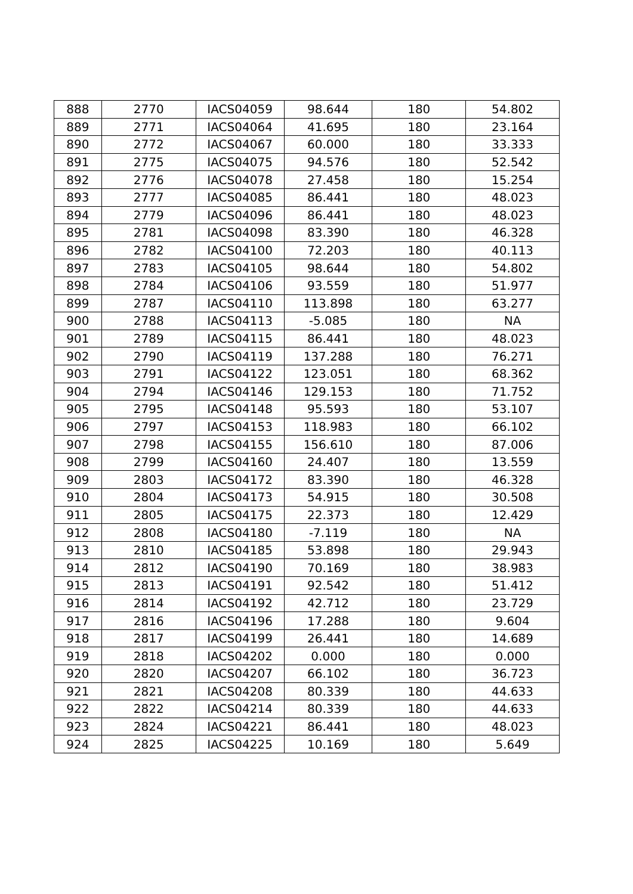| 888 | 2770 | IACS04059 | 98.644 | 180 | 54.802 |
| 889 | 2771 | IACS04064 | 41.695 | 180 | 23.164 |
| 890 | 2772 | IACS04067 | 60.000 | 180 | 33.333 |
| 891 | 2775 | IACS04075 | 94.576 | 180 | 52.542 |
| 892 | 2776 | IACS04078 | 27.458 | 180 | 15.254 |
| 893 | 2777 | IACS04085 | 86.441 | 180 | 48.023 |
| 894 | 2779 | IACS04096 | 86.441 | 180 | 48.023 |
| 895 | 2781 | IACS04098 | 83.390 | 180 | 46.328 |
| 896 | 2782 | IACS04100 | 72.203 | 180 | 40.113 |
| 897 | 2783 | IACS04105 | 98.644 | 180 | 54.802 |
| 898 | 2784 | IACS04106 | 93.559 | 180 | 51.977 |
| 899 | 2787 | IACS04110 | 113.898 | 180 | 63.277 |
| 900 | 2788 | IACS04113 | -5.085 | 180 | NA |
| 901 | 2789 | IACS04115 | 86.441 | 180 | 48.023 |
| 902 | 2790 | IACS04119 | 137.288 | 180 | 76.271 |
| 903 | 2791 | IACS04122 | 123.051 | 180 | 68.362 |
| 904 | 2794 | IACS04146 | 129.153 | 180 | 71.752 |
| 905 | 2795 | IACS04148 | 95.593 | 180 | 53.107 |
| 906 | 2797 | IACS04153 | 118.983 | 180 | 66.102 |
| 907 | 2798 | IACS04155 | 156.610 | 180 | 87.006 |
| 908 | 2799 | IACS04160 | 24.407 | 180 | 13.559 |
| 909 | 2803 | IACS04172 | 83.390 | 180 | 46.328 |
| 910 | 2804 | IACS04173 | 54.915 | 180 | 30.508 |
| 911 | 2805 | IACS04175 | 22.373 | 180 | 12.429 |
| 912 | 2808 | IACS04180 | -7.119 | 180 | NA |
| 913 | 2810 | IACS04185 | 53.898 | 180 | 29.943 |
| 914 | 2812 | IACS04190 | 70.169 | 180 | 38.983 |
| 915 | 2813 | IACS04191 | 92.542 | 180 | 51.412 |
| 916 | 2814 | IACS04192 | 42.712 | 180 | 23.729 |
| 917 | 2816 | IACS04196 | 17.288 | 180 | 9.604 |
| 918 | 2817 | IACS04199 | 26.441 | 180 | 14.689 |
| 919 | 2818 | IACS04202 | 0.000 | 180 | 0.000 |
| 920 | 2820 | IACS04207 | 66.102 | 180 | 36.723 |
| 921 | 2821 | IACS04208 | 80.339 | 180 | 44.633 |
| 922 | 2822 | IACS04214 | 80.339 | 180 | 44.633 |
| 923 | 2824 | IACS04221 | 86.441 | 180 | 48.023 |
| 924 | 2825 | IACS04225 | 10.169 | 180 | 5.649 |